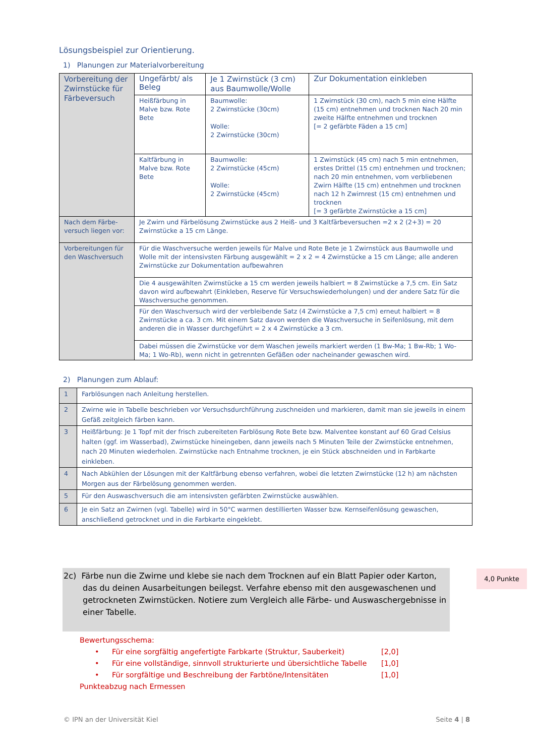Lösungsbeispiel zur Orientierung.
1) Planungen zur Materialvorbereitung
| Vorbereitung der Zwirnstücke für Färbeversuch | Ungefärbt/ als Beleg | Je 1 Zwirnstück (3 cm) aus Baumwolle/Wolle | Zur Dokumentation einkleben |
| | Heißfärbung in Malve bzw. Rote Bete | Baumwolle: 2 Zwirnstücke (30cm) Wolle: 2 Zwirnstücke (30cm) | 1 Zwirnstück (30 cm), nach 5 min eine Hälfte (15 cm) entnehmen und trocknen Nach 20 min zweite Hälfte entnehmen und trocknen [= 2 gefärbte Fäden a 15 cm] |
| | Kaltfärbung in Malve bzw. Rote Bete | Baumwolle: 2 Zwirnstücke (45cm) Wolle: 2 Zwirnstücke (45cm) | 1 Zwirnstück (45 cm) nach 5 min entnehmen, erstes Drittel (15 cm) entnehmen und trocknen; nach 20 min entnehmen, vom verbliebenen Zwirn Hälfte (15 cm) entnehmen und trocknen nach 12 h Zwirnrest (15 cm) entnehmen und trocknen [= 3 gefärbte Zwirnstücke a 15 cm] |
| Nach dem Färbe-versuch liegen vor: | Je Zwirn und Färbelösung Zwirnstücke aus 2 Heiß- und 3 Kaltfärbeversuchen =2 x 2 (2+3) = 20 Zwirnstücke a 15 cm Länge. | | |
| Vorbereitungen für den Waschversuch | Für die Waschversuche werden jeweils für Malve und Rote Bete je 1 Zwirnstück aus Baumwolle und Wolle mit der intensivsten Färbung ausgewählt = 2 x 2 = 4 Zwirnstücke a 15 cm Länge; alle anderen Zwirnstücke zur Dokumentation aufbewahren | | |
| | Die 4 ausgewählten Zwirnstücke a 15 cm werden jeweils halbiert = 8 Zwirnstücke a 7,5 cm. Ein Satz davon wird aufbewahrt (Einkleben, Reserve für Versuchswiederholungen) und der andere Satz für die Waschversuche genommen. | | |
| | Für den Waschversuch wird der verbleibende Satz (4 Zwirnstücke a 7,5 cm) erneut halbiert = 8 Zwirnstücke a ca. 3 cm. Mit einem Satz davon werden die Waschversuche in Seifenlösung, mit dem anderen die in Wasser durchgeführt = 2 x 4 Zwirnstücke a 3 cm. | | |
| | Dabei müssen die Zwirnstücke vor dem Waschen jeweils markiert werden (1 Bw-Ma; 1 Bw-Rb; 1 Wo-Ma; 1 Wo-Rb), wenn nicht in getrennten Gefäßen oder nacheinander gewaschen wird. | | |
2) Planungen zum Ablauf:
| 1 | Farblösungen nach Anleitung herstellen. |
| 2 | Zwirne wie in Tabelle beschrieben vor Versuchsdurchführung zuschneiden und markieren, damit man sie jeweils in einem Gefäß zeitgleich färben kann. |
| 3 | Heißfärbung: Je 1 Topf mit der frisch zubereiteten Farblösung Rote Bete bzw. Malventee konstant auf 60 Grad Celsius halten (ggf. im Wasserbad), Zwirnstücke hineingeben, dann jeweils nach 5 Minuten Teile der Zwirnstücke entnehmen, nach 20 Minuten wiederholen. Zwirnstücke nach Entnahme trocknen, je ein Stück abschneiden und in Farbkarte einkleben. |
| 4 | Nach Abkühlen der Lösungen mit der Kaltfärbung ebenso verfahren, wobei die letzten Zwirnstücke (12 h) am nächsten Morgen aus der Färbelösung genommen werden. |
| 5 | Für den Auswaschversuch die am intensivsten gefärbten Zwirnstücke auswählen. |
| 6 | Je ein Satz an Zwirnen (vgl. Tabelle) wird in 50°C warmen destillierten Wasser bzw. Kernseifenlösung gewaschen, anschließend getrocknet und in die Farbkarte eingeklebt. |
2c) Färbe nun die Zwirne und klebe sie nach dem Trocknen auf ein Blatt Papier oder Karton, das du deinen Ausarbeitungen beilegst. Verfahre ebenso mit den ausgewaschenen und getrockneten Zwirnstücken. Notiere zum Vergleich alle Färbe- und Auswaschergebnisse in einer Tabelle.
Bewertungsschema:
• Für eine sorgfältig angefertigte Farbkarte (Struktur, Sauberkeit) [2,0]
• Für eine vollständige, sinnvoll strukturierte und übersichtliche Tabelle [1,0]
• Für sorgfältige und Beschreibung der Farbtöne/Intensitäten [1,0]
Punkteabzug nach Ermessen
4,0 Punkte
© IPN an der Universität Kiel Seite 4 | 8